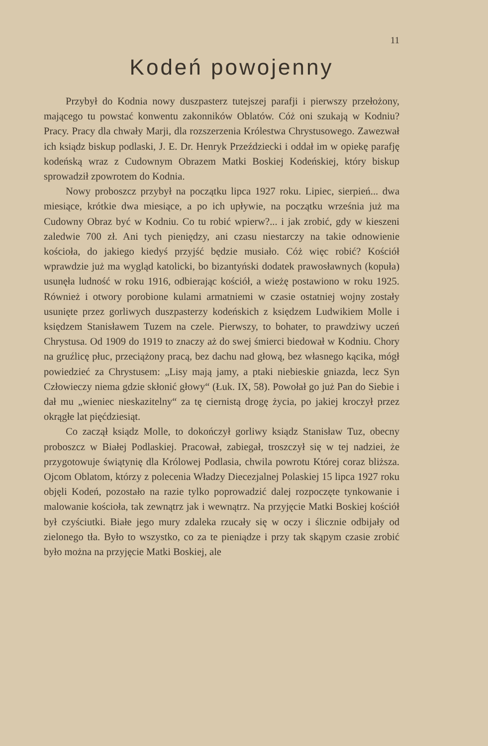11
Kodeń powojenny
Przybył do Kodnia nowy duszpasterz tutejszej parafji i pierwszy przełożony, mającego tu powstać konwentu zakonników Oblatów. Cóż oni szukają w Kodniu? Pracy. Pracy dla chwały Marji, dla rozszerzenia Królestwa Chrystusowego. Zawezwał ich ksiądz biskup podlaski, J. E. Dr. Henryk Przeździecki i oddał im w opiekę parafję kodeńską wraz z Cudownym Obrazem Matki Boskiej Kodeńskiej, który biskup sprowadził zpowrotem do Kodnia.
Nowy proboszcz przybył na początku lipca 1927 roku. Lipiec, sierpień... dwa miesiące, krótkie dwa miesiące, a po ich upływie, na początku września już ma Cudowny Obraz być w Kodniu. Co tu robić wpierw?... i jak zrobić, gdy w kieszeni zaledwie 700 zł. Ani tych pieniędzy, ani czasu niestarczy na takie odnowienie kościoła, do jakiego kiedyś przyjść będzie musiało. Cóż więc robić? Kościół wprawdzie już ma wygląd katolicki, bo bizantyński dodatek prawosławnych (kopuła) usunęła ludność w roku 1916, odbierając kościół, a wieżę postawiono w roku 1925. Również i otwory porobione kulami armatniemi w czasie ostatniej wojny zostały usunięte przez gorliwych duszpasterzy kodeńskich z księdzem Ludwikiem Molle i księdzem Stanisławem Tuzem na czele. Pierwszy, to bohater, to prawdziwy uczeń Chrystusa. Od 1909 do 1919 to znaczy aż do swej śmierci biedował w Kodniu. Chory na gruźlicę płuc, przeciążony pracą, bez dachu nad głową, bez własnego kącika, mógł powiedzieć za Chrystusem: „Lisy mają jamy, a ptaki niebieskie gniazda, lecz Syn Człowieczy niema gdzie skłonić głowy“ (Łuk. IX, 58). Powołał go już Pan do Siebie i dał mu „wieniec nieskazitelny“ za tę ciernistą drogę życia, po jakiej kroczył przez okrągłe lat pięćdziesiąt.
Co zaczął ksiądz Molle, to dokończył gorliwy ksiądz Stanisław Tuz, obecny proboszcz w Białej Podlaskiej. Pracował, zabiegał, troszczył się w tej nadziei, że przygotowuje świątynię dla Królowej Podlasia, chwila powrotu Której coraz bliższa. Ojcom Oblatom, którzy z polecenia Władzy Diecezjalnej Polaskiej 15 lipca 1927 roku objęli Kodeń, pozostało na razie tylko poprowadzić dalej rozpoczęte tynkowanie i malowanie kościoła, tak zewnątrz jak i wewnątrz. Na przyjęcie Matki Boskiej kościół był czyściutki. Białe jego mury zdaleka rzucały się w oczy i ślicznie odbijały od zielonego tła. Było to wszystko, co za te pieniądze i przy tak skąpym czasie zrobić było można na przyjęcie Matki Boskiej, ale